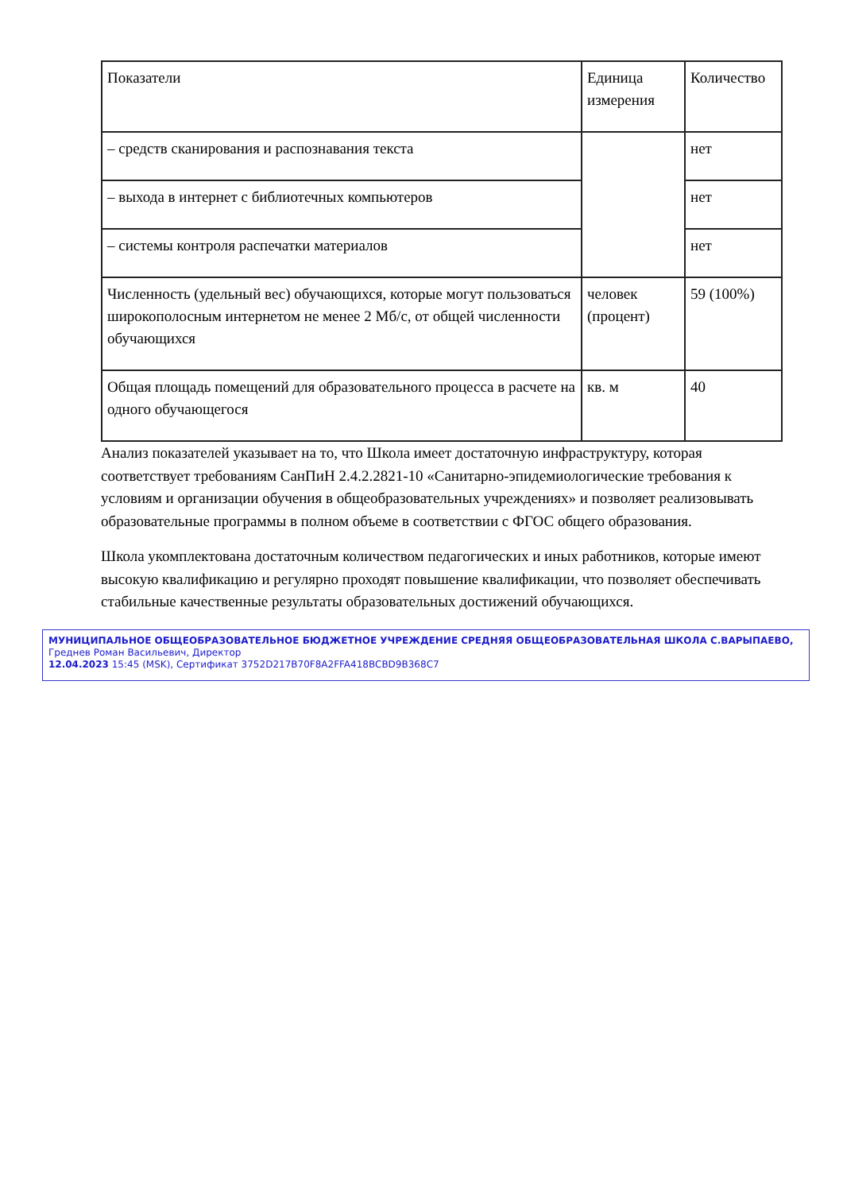| Показатели | Единица измерения | Количество |
| – средств сканирования и распознавания текста | | нет |
| – выхода в интернет с библиотечных компьютеров | | нет |
| – системы контроля распечатки материалов | | нет |
| Численность (удельный вес) обучающихся, которые могут пользоваться широкополосным интернетом не менее 2 Мб/с, от общей численности обучающихся | человек (процент) | 59 (100%) |
| Общая площадь помещений для образовательного процесса в расчете на одного обучающегося | кв. м | 40 |
Анализ показателей указывает на то, что Школа имеет достаточную инфраструктуру, которая соответствует требованиям СанПиН 2.4.2.2821-10 «Санитарно-эпидемиологические требования к условиям и организации обучения в общеобразовательных учреждениях» и позволяет реализовывать образовательные программы в полном объеме в соответствии с ФГОС общего образования.
Школа укомплектована достаточным количеством педагогических и иных работников, которые имеют высокую квалификацию и регулярно проходят повышение квалификации, что позволяет обеспечивать стабильные качественные результаты образовательных достижений обучающихся.
МУНИЦИПАЛЬНОЕ ОБЩЕОБРАЗОВАТЕЛЬНОЕ БЮДЖЕТНОЕ УЧРЕЖДЕНИЕ СРЕДНЯЯ ОБЩЕОБРАЗОВАТЕЛЬНАЯ ШКОЛА С.ВАРЫПАЕВО, Греднев Роман Васильевич, Директор
12.04.2023 15:45 (MSK), Сертификат 3752D217B70F8A2FFA418BCBD9B368C7